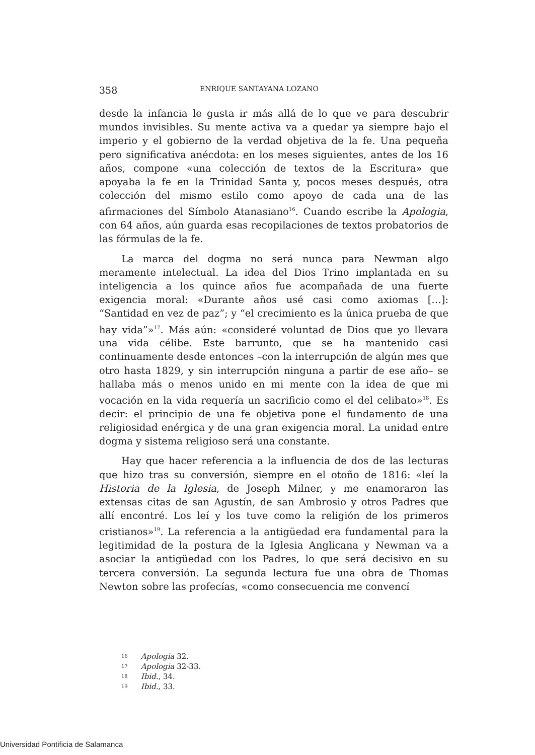358 ENRIQUE SANTAYANA LOZANO
desde la infancia le gusta ir más allá de lo que ve para descubrir mundos invisibles. Su mente activa va a quedar ya siempre bajo el imperio y el gobierno de la verdad objetiva de la fe. Una pequeña pero significativa anécdota: en los meses siguientes, antes de los 16 años, compone «una colección de textos de la Escritura» que apoyaba la fe en la Trinidad Santa y, pocos meses después, otra colección del mismo estilo como apoyo de cada una de las afirmaciones del Símbolo Atanasiano<sup>16</sup>. Cuando escribe la Apologia, con 64 años, aún guarda esas recopilaciones de textos probatorios de las fórmulas de la fe.
La marca del dogma no será nunca para Newman algo meramente intelectual. La idea del Dios Trino implantada en su inteligencia a los quince años fue acompañada de una fuerte exigencia moral: «Durante años usé casi como axiomas […]: “Santidad en vez de paz”; y “el crecimiento es la única prueba de que hay vida”»<sup>17</sup>. Más aún: «consideré voluntad de Dios que yo llevara una vida célibe. Este barrunto, que se ha mantenido casi continuamente desde entonces –con la interrupción de algún mes que otro hasta 1829, y sin interrupción ninguna a partir de ese año– se hallaba más o menos unido en mi mente con la idea de que mi vocación en la vida requería un sacrificio como el del celibato»<sup>18</sup>. Es decir: el principio de una fe objetiva pone el fundamento de una religiosidad enérgica y de una gran exigencia moral. La unidad entre dogma y sistema religioso será una constante.
Hay que hacer referencia a la influencia de dos de las lecturas que hizo tras su conversión, siempre en el otoño de 1816: «leí la Historia de la Iglesia, de Joseph Milner, y me enamoraron las extensas citas de san Agustín, de san Ambrosio y otros Padres que allí encontré. Los leí y los tuve como la religión de los primeros cristianos»<sup>19</sup>. La referencia a la antigüedad era fundamental para la legitimidad de la postura de la Iglesia Anglicana y Newman va a asociar la antigüedad con los Padres, lo que será decisivo en su tercera conversión. La segunda lectura fue una obra de Thomas Newton sobre las profecías, «como consecuencia me convencí
<sup>16</sup> Apologia 32.
<sup>17</sup> Apologia 32-33.
<sup>18</sup> Ibid., 34.
<sup>19</sup> Ibid., 33.
Universidad Pontificia de Salamanca